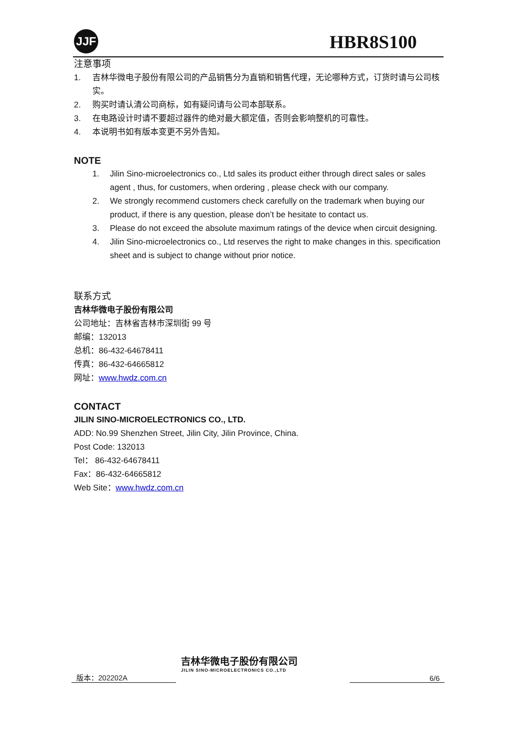JJF HBR8S100
注意事项
1. 吉林华微电子股份有限公司的产品销售分为直销和销售代理，无论哪种方式，订货时请与公司核实。
2. 购买时请认清公司商标，如有疑问请与公司本部联系。
3. 在电路设计时请不要超过器件的绝对最大额定值，否则会影响整机的可靠性。
4. 本说明书如有版本变更不另外告知。
NOTE
1. Jilin Sino-microelectronics co., Ltd sales its product either through direct sales or sales agent , thus, for customers, when ordering , please check with our company.
2. We strongly recommend customers check carefully on the trademark when buying our product, if there is any question, please don’t be hesitate to contact us.
3. Please do not exceed the absolute maximum ratings of the device when circuit designing.
4. Jilin Sino-microelectronics co., Ltd reserves the right to make changes in this. specification sheet and is subject to change without prior notice.
联系方式
吉林华微电子股份有限公司
公司地址：吉林省吉林市深圳街 99 号
邮编：132013
总机：86-432-64678411
传真：86-432-64665812
网址：www.hwdz.com.cn
CONTACT
JILIN SINO-MICROELECTRONICS CO., LTD.
ADD: No.99 Shenzhen Street, Jilin City, Jilin Province, China.
Post Code: 132013
Tel： 86-432-64678411
Fax：86-432-64665812
Web Site：www.hwdz.com.cn
版本：202202A
吉林华微电子股份有限公司
JILIN SINO-MICROELECTRONICS CO.,LTD
6/6